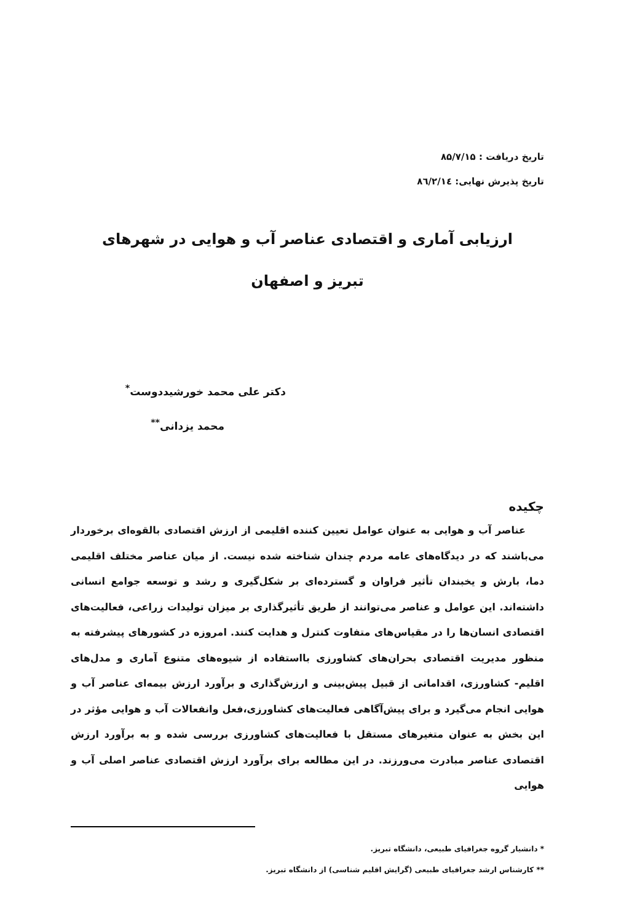تاریخ دریافت : ۸۵/۷/۱۵
تاریخ پذیرش نهایی: ۸٦/۲/۱٤
ارزیابی آماری و اقتصادی عناصر آب و هوایی در شهرهای تبریز و اصفهان
دکتر علی محمد خورشیددوست<sup>*</sup>
محمد یزدانی<sup>**</sup>
چکیده
عناصر آب و هوایی به عنوان عوامل تعیین کننده اقلیمی از ارزش اقتصادی بالقوه‌ای برخوردار می‌باشند که در دیدگاه‌های عامه مردم چندان شناخته شده نیست. از میان عناصر مختلف اقلیمی دما، بارش و یخبندان تأثیر فراوان و گسترده‌ای بر شکل‌گیری و رشد و توسعه جوامع انسانی داشته‌اند. این عوامل و عناصر می‌توانند از طریق تأثیرگذاری بر میزان تولیدات زراعی، فعالیت‌های اقتصادی انسان‌ها را در مقیاس‌های متفاوت کنترل و هدایت کنند. امروزه در کشورهای پیشرفته به منظور مدیریت اقتصادی بحران‌های کشاورزی بااستفاده از شیوه‌های متنوع آماری و مدل‌های اقلیم- کشاورزی، اقداماتی از قبیل پیش‌بینی و ارزش‌گذاری و برآورد ارزش بیمه‌ای عناصر آب و هوایی انجام می‌گیرد و برای پیش‌آگاهی فعالیت‌های کشاورزی،فعل وانفعالات آب و هوایی مؤثر در این بخش به عنوان متغیرهای مستقل با فعالیت‌های کشاورزی بررسی شده و به برآورد ارزش اقتصادی عناصر مبادرت می‌ورزند. در این مطالعه برای برآورد ارزش اقتصادی عناصر اصلی آب و هوایی
* دانشیار گروه جغرافیای طبیعی، دانشگاه تبریز.
** کارشناس ارشد جغرافیای طبیعی (گرایش اقلیم شناسی) از دانشگاه تبریز.